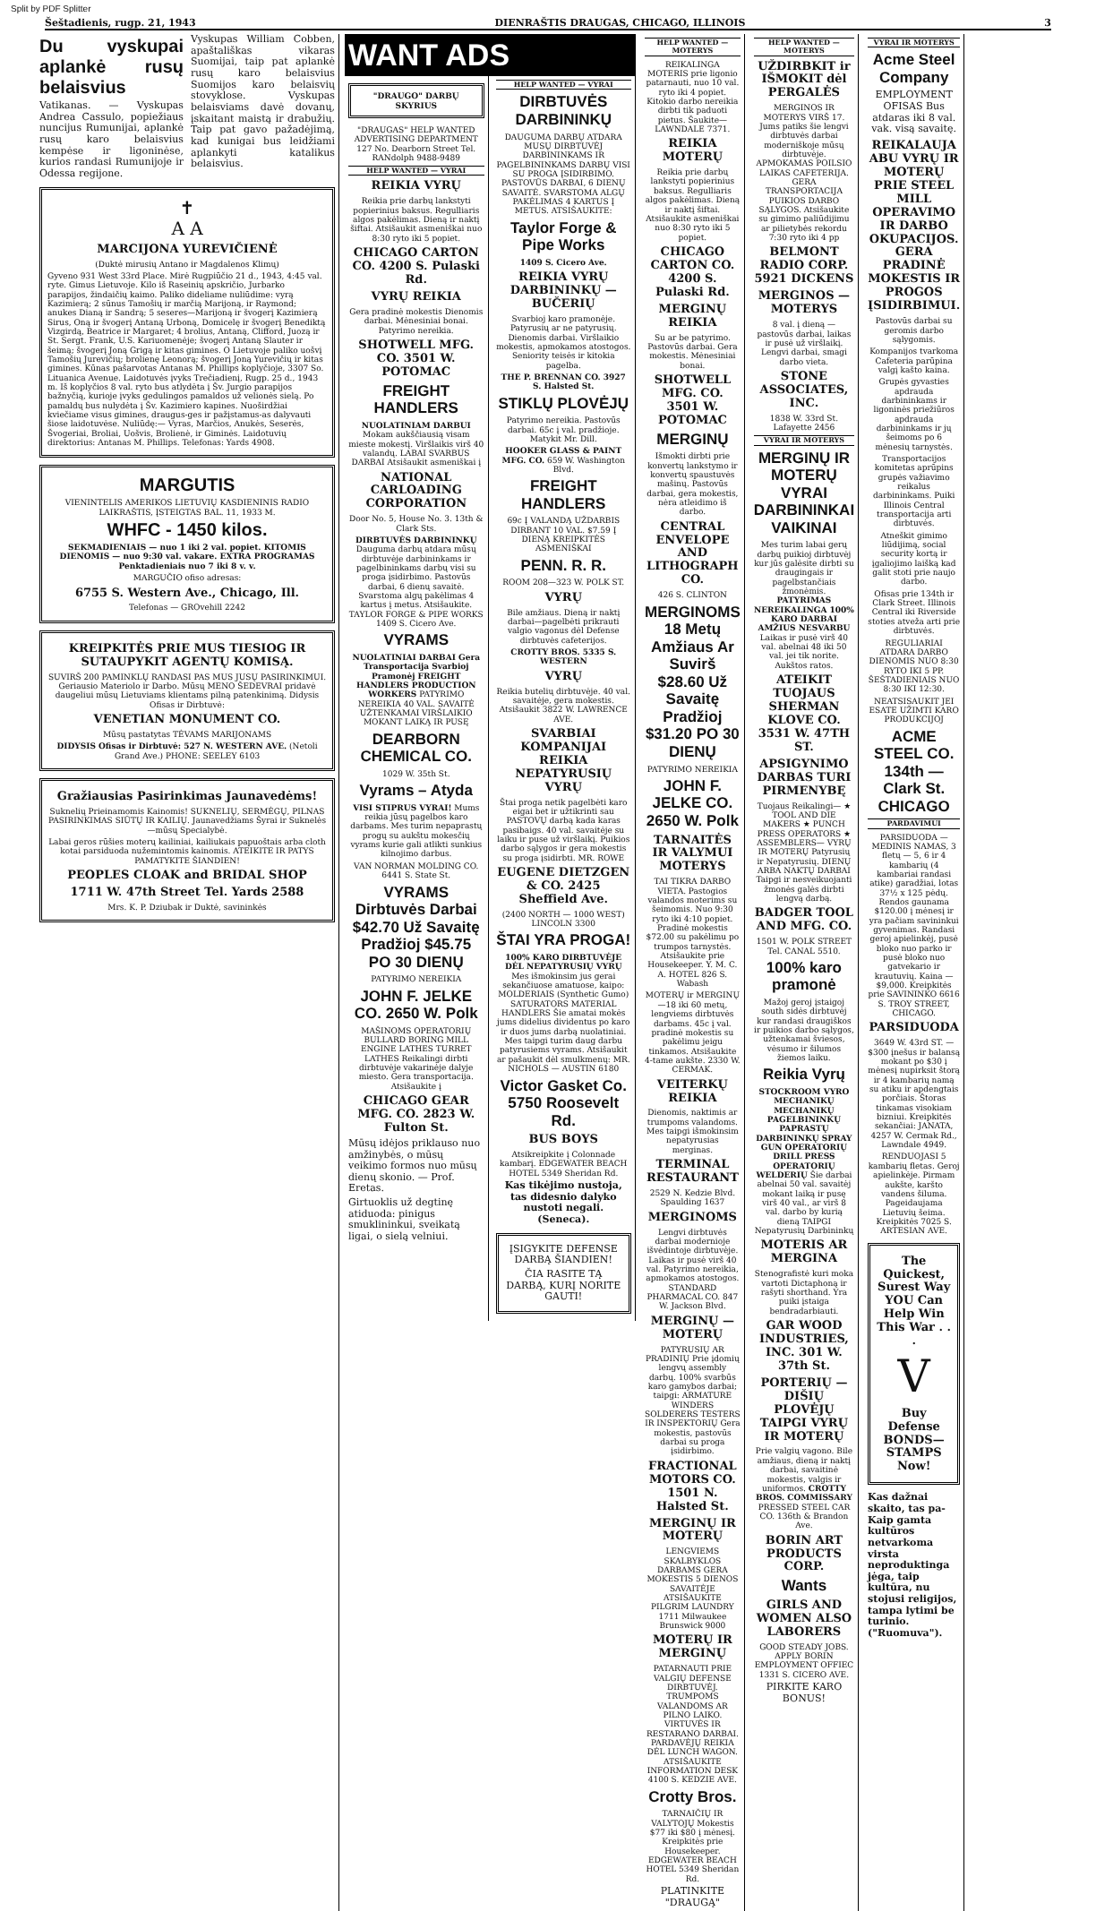Split by PDF Splitter
Šeštadienis, rugp. 21, 1943 DIENRAŠTIS DRAUGAS, CHICAGO, ILLINOIS 3
Du vyskupai aplankė rusų belaisvius
Vatikanas. — Vyskupas Andrea Cassulo, popiežiaus nuncijus Rumunijai, aplankė rusų karo belaisvius kempėse ir ligoninėse, kurios randasi Rumunijoje ir Odessa regijone.
Vyskupas William Cobben, apaštališkas vikaras Suomijai, taip pat aplankė rusų karo belaisvius Suomijos karo belaisvių stovyklose. Vyskupas belaisviams davė dovanų, įskaitant maistą ir drabužių. Taip pat gavo pažadėjimą, kad kunigai bus leidžiami aplankyti katalikus belaisvius.
✝
A A
MARCIJONA YUREVIČIENĖ
(Duktė mirusių Antano ir Magdalenos Klimų)
Gyveno 931 West 33rd Place. Mirė Rugpiūčio 21 d., 1943, 4:45 val. ryte. Gimus Lietuvoje. Kilo iš Raseinių apskričio, Jurbarko parapijos, žindaičių kaimo. Paliko dideliame nuliūdime: vyrą Kazimierą; 2 sūnus Tamošių ir marčią Marijoną, ir Raymond; anukes Dianą ir Sandrą; 5 seseres—Marijoną ir švogerį Kazimierą Sirus, Oną ir švogerį Antaną Urboną, Domicelę ir švogerį Benediktą Vizgirdą, Beatrice ir Margaret; 4 brolius, Antaną, Clifford, Juozą ir St. Sergt. Frank, U.S. Kariuomenėje; švogerį Antaną Slauter ir šeimą; švogerį Joną Grigą ir kitas gimines. O Lietuvoje paliko uošvį Tamošių Jurevičių; brolienę Leonorą; švogerį Joną Yurevičių ir kitas gimines. Kūnas pašarvotas Antanas M. Phillips koplyčioje, 3307 So. Lituanica Avenue. Laidotuvės įvyks Trečiadienį, Rugp. 25 d., 1943 m. Iš koplyčios 8 val. ryto bus atlydėta į Šv. Jurgio parapijos bažnyčią, kurioje įvyks gedulingos pamaldos už velionės sielą. Po pamaldų bus nulydėta į Šv. Kazimiero kapines. Nuoširdžiai kviečiame visus gimines, draugus-ges ir pažįstamus-as dalyvauti šiose laidotuvėse. Nuliūdę:— Vyras, Marčios, Anukės, Seserės, Švogeriai, Broliai, Uošvis, Brolienė, ir Giminės. Laidotuvių direktorius: Antanas M. Phillips. Telefonas: Yards 4908.
MARGUTIS
VIENINTELIS AMERIKOS LIETUVIŲ KASDIENINIS RADIO LAIKRAŠTIS, ĮSTEIGTAS BAL. 11, 1933 M.
WHFC - 1450 kilos.
SEKMADIENIAIS — nuo 1 iki 2 val. popiet. KITOMIS DIENOMIS — nuo 9:30 val. vakare. EXTRA PROGRAMAS Penktadieniais nuo 7 iki 8 v. v.
MARGUČIO ofiso adresas:
6755 S. Western Ave., Chicago, Ill.
Telefonas — GROvehill 2242
KREIPKITĖS PRIE MUS TIESIOG IR SUTAUPYKIT AGENTŲ KOMISĄ.
SUVIRŠ 200 PAMINKLŲ RANDASI PAS MUS JUSŲ PASIRINKIMUI. Geriausio Materiolo ir Darbo. Mūsų MENO ŠEDEVRAI pridavė daugeliui mūsų Lietuviams klientams pilną patenkinimą. Didysis Ofisas ir Dirbtuvė:
VENETIAN MONUMENT CO.
Mūsų pastatytas TĖVAMS MARIJONAMS
DIDYSIS Ofisas ir Dirbtuvė: 527 N. WESTERN AVE. (Netoli Grand Ave.) PHONE: SEELEY 6103
Gražiausias Pasirinkimas Jaunavedėms!
Suknelių Prieinamomis Kainomis! SUKNELIŲ, SERMĖGŲ, PILNAS PASIRINKIMAS SIŪTŲ IR KAILIŲ. Jaunavedžiams Šyrai ir Suknelės—mūsų Specialybė.
Labai geros rūšies moterų kailiniai, kailiukais papuoštais arba cloth kotai parsiduoda nužemintomis kainomis. ATEIKITE IR PATYS PAMATYKITE ŠIANDIEN!
PEOPLES CLOAK and BRIDAL SHOP
1711 W. 47th Street Tel. Yards 2588
Mrs. K. P. Dziubak ir Duktė, savininkės
WANT ADS
"DRAUGO" DARBŲ SKYRIUS
"DRAUGAS" HELP WANTED ADVERTISING DEPARTMENT 127 No. Dearborn Street Tel. RANdolph 9488-9489
HELP WANTED — VYRAI
REIKIA VYRŲ
Reikia prie darbų lankstyti popierinius baksus. Regulliaris algos pakėlimas. Dieną ir naktį šiftai. Atsišaukit asmeniškai nuo 8:30 ryto iki 5 popiet.
CHICAGO CARTON CO. 4200 S. Pulaski Rd.
VYRŲ REIKIA
Gera pradinė mokestis Dienomis darbai. Mėnesiniai bonai. Patyrimo nereikia.
SHOTWELL MFG. CO. 3501 W. POTOMAC
FREIGHT HANDLERS
NUOLATINIAM DARBUI Mokam aukščiausią visam mieste mokestį. Viršlaikis virš 40 valandų. LABAI SVARBUS DARBAI Atsišaukit asmeniškai į
NATIONAL CARLOADING CORPORATION
Door No. 5, House No. 3. 13th & Clark Sts.
DIRBTUVĖS DARBININKŲ Dauguma darbų atdara mūsų dirbtuvėje darbininkams ir pagelbininkams darbų visi su proga įsidirbimo. Pastovūs darbai, 6 dienų savaitė. Svarstoma algų pakėlimas 4 kartus į metus. Atsišaukite. TAYLOR FORGE & PIPE WORKS 1409 S. Cicero Ave.
VYRAMS
NUOLATINIAI DARBAI Gera Transportacija Svarbioj Pramonėj FREIGHT HANDLERS PRODUCTION WORKERS PATYRIMO NEREIKIA 40 VAL. SAVAITĖ UŽTENKAMAI VIRŠLAIKIO MOKANT LAIKĄ IR PUSĘ
DEARBORN CHEMICAL CO.
1029 W. 35th St.
Vyrams – Atyda
VISI STIPRUS VYRAI! Mums reikia jūsų pagelbos karo darbams. Mes turim nepaprastų progų su aukštu mokesčių vyrams kurie gali atlikti sunkius kilnojimo darbus.
VAN NORMAN MOLDING CO. 6441 S. State St.
VYRAMS Dirbtuvės Darbai $42.70 Už Savaitę Pradžioj $45.75 PO 30 DIENŲ
PATYRIMO NEREIKIA
JOHN F. JELKE CO. 2650 W. Polk
MAŠINOMS OPERATORIŲ BULLARD BORING MILL ENGINE LATHES TURRET LATHES Reikalingi dirbti dirbtuvėje vakarinėje dalyje miesto. Gera transportacija. Atsišaukite į
CHICAGO GEAR MFG. CO. 2823 W. Fulton St.
Mūsų idėjos priklauso nuo amžinybės, o mūsų veikimo formos nuo mūsų dienų skonio. — Prof. Eretas.
Girtuoklis už degtinę atiduoda: pinigus smuklininkui, sveikatą ligai, o sielą velniui.
HELP WANTED — VYRAI
DIRBTUVĖS DARBININKŲ
DAUGUMA DARBŲ ATDARA MUSŲ DIRBTUVĖJ DARBININKAMS IR PAGELBININKAMS DARBŲ VISI SU PROGA ĮSIDIRBIMO. PASTOVŪS DARBAI, 6 DIENŲ SAVAITĖ. SVARSTOMA ALGŲ PAKĖLIMAS 4 KARTUS Į METUS. ATSIŠAUKITE:
Taylor Forge & Pipe Works
1409 S. Cicero Ave.
REIKIA VYRŲ DARBININKŲ — BUČERIŲ
Svarbioj karo pramonėje. Patyrusių ar ne patyrusių. Dienomis darbai. Viršlaikio mokestis, apmokamos atostogos. Seniority teisės ir kitokia pagelba.
THE P. BRENNAN CO. 3927 S. Halsted St.
STIKLŲ PLOVĖJŲ
Patyrimo nereikia. Pastovūs darbai. 65c į val. pradžioje. Matykit Mr. Dill.
HOOKER GLASS & PAINT MFG. CO. 659 W. Washington Blvd.
FREIGHT HANDLERS
69c Į VALANDĄ UŽDARBIS DIRBANT 10 VAL. $7.59 Į DIENĄ KREIPKITĖS ASMENIŠKAI
PENN. R. R.
ROOM 208—323 W. POLK ST.
VYRŲ
Bile amžiaus. Dieną ir naktį darbai—pagelbėti prikrauti valgio vagonus dėl Defense dirbtuvės cafeterijos.
CROTTY BROS. 5335 S. WESTERN
VYRŲ
Reikia butelių dirbtuvėje. 40 val. savaitėje, gera mokestis. Atsišaukit 3822 W. LAWRENCE AVE.
SVARBIAI KOMPANIJAI REIKIA NEPATYRUSIŲ VYRŲ
Štai proga netik pagelbėti karo eigai bet ir užtikrinti sau PASTOVŲ darbą kada karas pasibaigs. 40 val. savaitėje su laiku ir puse už viršlaikį. Puikios darbo sąlygos ir gera mokestis su proga įsidirbti. MR. ROWE
EUGENE DIETZGEN & CO. 2425 Sheffield Ave.
(2400 NORTH — 1000 WEST) LINCOLN 3300
ŠTAI YRA PROGA!
100% KARO DIRBTUVĖJE DĖL NEPATYRUSIŲ VYRŲ Mes išmokinsim jus gerai sekančiuose amatuose, kaipo: MOLDERIAIS (Synthetic Gumo) SATURATORS MATERIAL HANDLERS Šie amatai mokės jums didelius dividentus po karo ir duos jums darbą nuolatiniai. Mes taipgi turim daug darbu patyrusiems vyrams. Atsišaukit ar pašaukit dėl smulkmenų: MR. NICHOLS — AUSTIN 6180
Victor Gasket Co. 5750 Roosevelt Rd.
BUS BOYS
Atsikreipkite į Colonnade kambarį. EDGEWATER BEACH HOTEL 5349 Sheridan Rd.
Kas tikėjimo nustoja, tas didesnio dalyko nustoti negali. (Seneca).
ĮSIGYKITE DEFENSE DARBĄ ŠIANDIEN!
ČIA RASITE TĄ DARBĄ, KURĮ NORITE GAUTI!
HELP WANTED — MOTERYS
REIKALINGA MOTERIS prie ligonio patarnauti, nuo 10 val. ryto iki 4 popiet. Kitokio darbo nereikia dirbti tik paduoti pietus. Šaukite—LAWNDALE 7371.
REIKIA MOTERŲ
Reikia prie darbų lankstyti popierinius baksus. Regulliaris algos pakėlimas. Dieną ir naktį šiftai. Atsišaukite asmeniškai nuo 8:30 ryto iki 5 popiet.
CHICAGO CARTON CO. 4200 S. Pulaski Rd.
MERGINŲ REIKIA
Su ar be patyrimo. Pastovūs darbai. Gera mokestis. Mėnesiniai bonai.
SHOTWELL MFG. CO. 3501 W. POTOMAC
MERGINŲ
Išmokti dirbti prie konvertų lankstymo ir konvertų spaustuvės mašinų. Pastovūs darbai, gera mokestis, nėra atleidimo iš darbo.
CENTRAL ENVELOPE AND LITHOGRAPH CO.
426 S. CLINTON
MERGINOMS 18 Metų Amžiaus Ar Suvirš $28.60 Už Savaitę Pradžioj $31.20 PO 30 DIENŲ
PATYRIMO NEREIKIA
JOHN F. JELKE CO. 2650 W. Polk
TARNAITĖS IR VALYMUI MOTERYS
TAI TIKRA DARBO VIETA. Pastogios valandos moterims su šeimomis. Nuo 9:30 ryto iki 4:10 popiet. Pradinė mokestis $72.00 su pakėlimu po trumpos tarnystės. Atsišaukite prie Housekeeper. Y. M. C. A. HOTEL 826 S. Wabash
MOTERŲ ir MERGINŲ—18 iki 60 metų, lengviems dirbtuvės darbams. 45c į val. pradinė mokestis su pakėlimu jeigu tinkamos. Atsišaukite 4-tame aukšte. 2330 W. CERMAK.
VEITERKŲ REIKIA
Dienomis, naktimis ar trumpoms valandoms. Mes taipgi išmokinsim nepatyrusias merginas.
TERMINAL RESTAURANT
2529 N. Kedzie Blvd. Spaulding 1637
MERGINOMS
Lengvi dirbtuvės darbai modernioje išvėdintoje dirbtuvėje. Laikas ir pusė virš 40 val. Patyrimo nereikia, apmokamos atostogos. STANDARD PHARMACAL CO. 847 W. Jackson Blvd.
MERGINŲ — MOTERŲ
PATYRUSIŲ AR PRADINIŲ Prie įdomių lengvų assembly darbų. 100% svarbūs karo gamybos darbai; taipgi: ARMATURE WINDERS SOLDERERS TESTERS IR INSPEKTORIŲ Gera mokestis, pastovūs darbai su proga įsidirbimo.
FRACTIONAL MOTORS CO. 1501 N. Halsted St.
MERGINŲ IR MOTERŲ
LENGVIEMS SKALBYKLOS DARBAMS GERA MOKESTIS 5 DIENOS SAVAITĖJE ATSIŠAUKITE PILGRIM LAUNDRY 1711 Milwaukee Brunswick 9000
MOTERŲ IR MERGINŲ
PATARNAUTI PRIE VALGIŲ DEFENSE DIRBTUVĖJ. TRUMPOMS VALANDOMS AR PILNO LAIKO. VIRTUVĖS IR RESTARANO DARBAI. PARDAVĖJŲ REIKIA DĖL LUNCH WAGON. ATSIŠAUKITE INFORMATION DESK 4100 S. KEDZIE AVE.
Crotty Bros.
TARNAIČIŲ IR VALYTOJŲ Mokestis $77 iki $80 į mėnesį. Kreipkitės prie Housekeeper. EDGEWATER BEACH HOTEL 5349 Sheridan Rd.
PLATINKITE "DRAUGĄ"
HELP WANTED — MOTERYS
UŽDIRBKIT ir IŠMOKIT dėl PERGALĖS
MERGINOS IR MOTERYS VIRŠ 17. Jums patiks šie lengvi dirbtuvės darbai moderniškoje mūsų dirbtuvėje. APMOKAMAS POILSIO LAIKAS CAFETERIJA. GERA TRANSPORTACIJA PUIKIOS DARBO SĄLYGOS. Atsišaukite su gimimo paliūdijimu ar pilietybės rekordu 7:30 ryto iki 4 pp
BELMONT RADIO CORP. 5921 DICKENS
MERGINOS — MOTERYS
8 val. į dieną — pastovūs darbai, laikas ir pusė už viršlaikį. Lengvi darbai, smagi darbo vieta.
STONE ASSOCIATES, INC.
1838 W. 33rd St. Lafayette 2456
VYRAI IR MOTERYS
MERGINŲ IR MOTERŲ VYRAI DARBININKAI VAIKINAI
Mes turim labai gerų darbų puikioj dirbtuvėj kur jūs galėsite dirbti su draugingais ir pagelbstančiais žmonėmis. PATYRIMAS NEREIKALINGA 100% KARO DARBAI AMŽIUS NESVARBU Laikas ir pusė virš 40 val. abelnai 48 iki 50 val. jei tik norite. Aukštos ratos.
ATEIKIT TUOJAUS SHERMAN KLOVE CO. 3531 W. 47TH ST.
APSIGYNIMO DARBAS TURI PIRMENYBĘ
Tuojaus Reikalingi— ★ TOOL AND DIE MAKERS ★ PUNCH PRESS OPERATORS ★ ASSEMBLERS— VYRŲ IR MOTERŲ Patyrusių ir Nepatyrusių. DIENŲ ARBA NAKTŲ DARBAI Taipgi ir nesveikuojanti žmonės galės dirbti lengvą darbą.
BADGER TOOL AND MFG. CO.
1501 W. POLK STREET Tel. CANAL 5510.
100% karo pramonė
Mažoj geroj įstaigoj south sidės dirbtuvėj kur randasi draugiškos ir puikios darbo sąlygos, užtenkamai šviesos, vėsumo ir šilumos žiemos laiku.
Reikia Vyrų
STOCKROOM VYRO MECHANIKŲ MECHANIKŲ PAGELBININKŲ PAPRASTŲ DARBININKŲ SPRAY GUN OPERATORIŲ DRILL PRESS OPERATORIŲ WELDERIŲ Šie darbai abelnai 50 val. savaitėj mokant laiką ir pusę virš 40 val., ar virš 8 val. darbo by kurią dieną TAIPGI Nepatyrusių Darbininkų
MOTERIS AR MERGINA
Stenografistė kuri moka vartoti Dictaphoną ir rašyti shorthand. Yra puiki įstaiga bendradarbiauti.
GAR WOOD INDUSTRIES, INC. 301 W. 37th St.
PORTERIŲ — DIŠIŲ PLOVĖJŲ TAIPGI VYRŲ IR MOTERŲ
Prie valgių vagono. Bile amžiaus, dieną ir naktį darbai, savaitinė mokestis, valgis ir uniformos. CROTTY BROS. COMMISSARY PRESSED STEEL CAR CO. 136th & Brandon Ave.
BORIN ART PRODUCTS CORP.
Wants
GIRLS AND WOMEN ALSO LABORERS
GOOD STEADY JOBS. APPLY BORIN EMPLOYMENT OFFIEC 1331 S. CICERO AVE.
PIRKITE KARO BONUS!
VYRAI IR MOTERYS
Acme Steel Company
EMPLOYMENT OFISAS Bus atdaras iki 8 val. vak. visą savaitę.
REIKALAUJA ABU VYRŲ IR MOTERŲ PRIE STEEL MILL OPERAVIMO IR DARBO OKUPACIJOS. GERA PRADINĖ MOKESTIS IR PROGOS ĮSIDIRBIMUI.
Pastovūs darbai su geromis darbo sąlygomis.
Kompanijos tvarkoma Cafeteria parūpina valgį kašto kaina.
Grupės gyvasties apdrauda darbininkams ir ligoninės priežiūros apdrauda darbininkams ir jų šeimoms po 6 mėnesių tarnystės.
Transportacijos komitetas aprūpins grupės važiavimo reikalus darbininkams. Puiki Illinois Central transportacija arti dirbtuvės.
Atneškit gimimo liūdijimą, social security kortą ir įgaliojimo laišką kad galit stoti prie naujo darbo.
Ofisas prie 134th ir Clark Street. Illinois Central iki Riverside stoties atveža arti prie dirbtuvės.
REGULIARIAI ATDARA DARBO DIENOMIS NUO 8:30 RYTO IKI 5 PP. ŠEŠTADIENIAIS NUO 8:30 IKI 12:30.
NEATSISAUKIT JEI ESATE UŽIMTI KARO PRODUKCIJOJ
ACME STEEL CO. 134th — Clark St. CHICAGO
PARDAVIMUI
PARSIDUODA — MEDINIS NAMAS, 3 fletų — 5, 6 ir 4 kambarių (4 kambariai randasi atike) garadžiai, lotas 37½ x 125 pėdų. Rendos gaunama $120.00 į mėnesį ir yra pačiam savininkui gyvenimas. Randasi geroj apielinkėj, pusė bloko nuo parko ir pusė bloko nuo gatvekario ir krautuvių. Kaina — $9,000. Kreipkitės prie SAVININKO 6616 S. TROY STREET, CHICAGO.
PARSIDUODA
3649 W. 43rd ST. — $300 įnešus ir balansą mokant po $30 į mėnesį nupirksit štorą ir 4 kambarių namą su atiku ir apdengtais porčiais. Štoras tinkamas visokiam bizniui. Kreipkitės sekančiai: JANATA, 4257 W. Cermak Rd., Lawndale 4949.
RENDUOJASI 5 kambarių fletas. Geroj apielinkėje. Pirmam aukšte, karšto vandens šiluma. Pageidaujama Lietuvių šeima. Kreipkitės 7025 S. ARTESIAN AVE.
The Quickest, Surest Way YOU Can Help Win This War . . .
V
Buy Defense BONDS—STAMPS Now!
Kas dažnai skaito, tas pa- Kaip gamta kultūros netvarkoma virsta neproduktinga jėga, taip kultūra, nu stojusi religijos, tampa lytimi be turinio. ("Ruomuva").